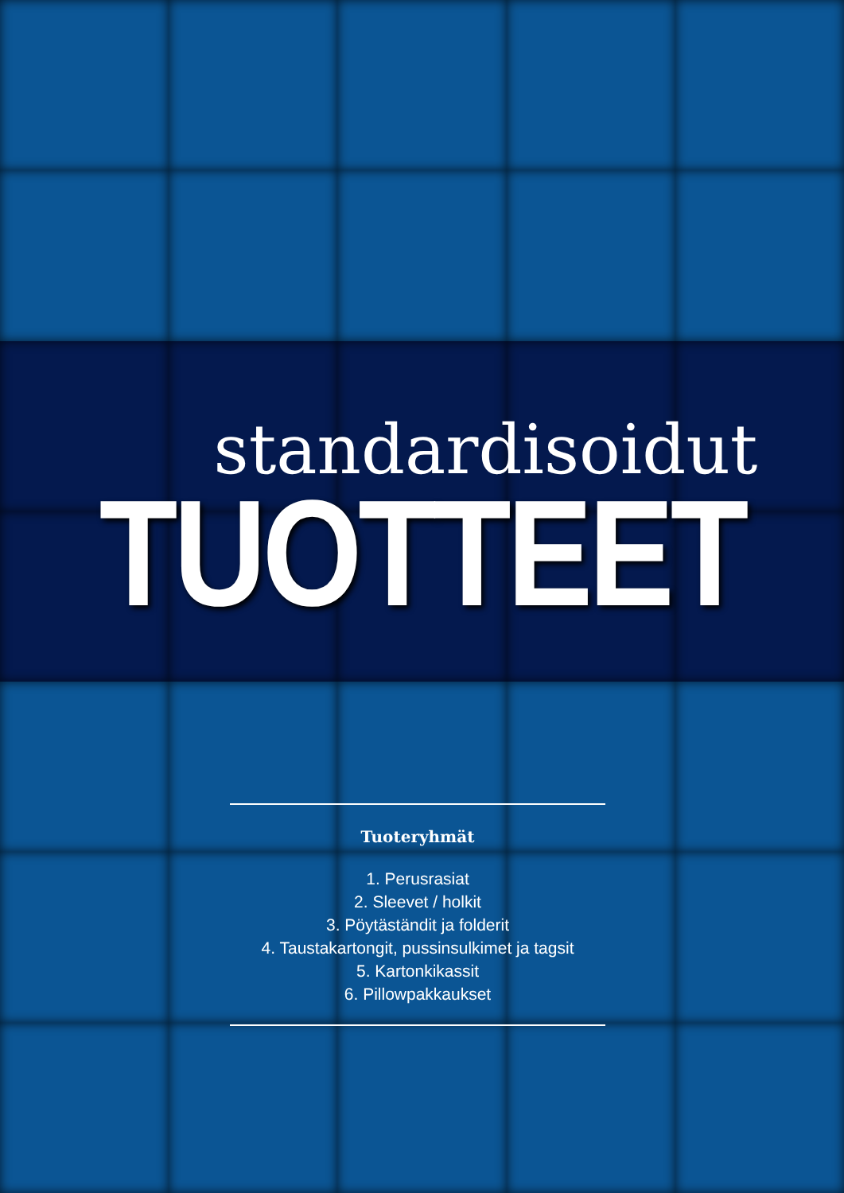standardisoidut
TUOTTEET
Tuoteryhmät
1. Perusrasiat
2. Sleevet / holkit
3. Pöytäständit ja folderit
4. Taustakartongit, pussinsulkimet ja tagsit
5. Kartonkikassit
6. Pillowpakkaukset